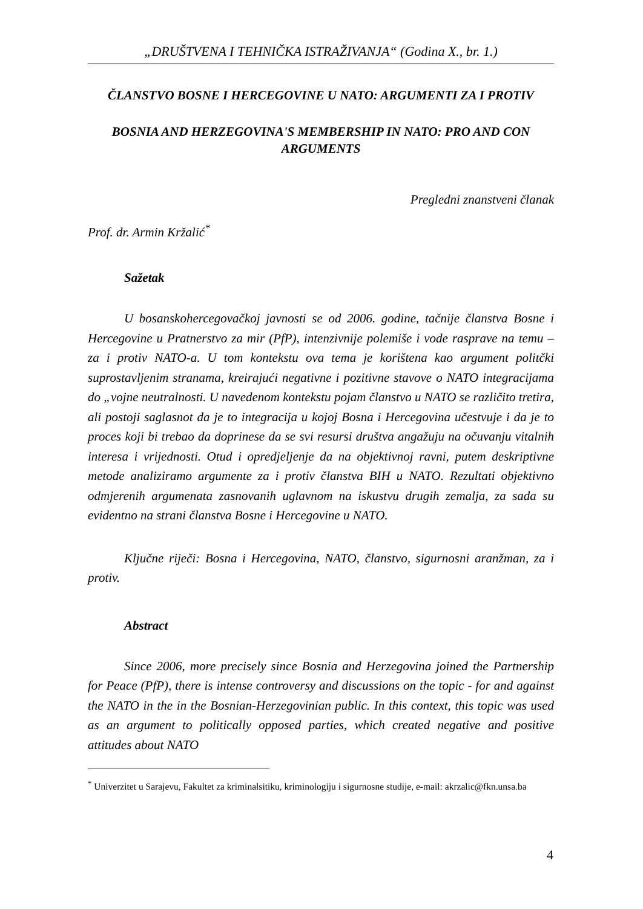„DRUŠTVENA I TEHNIČKA ISTRAŽIVANJA“ (Godina X., br. 1.)
ČLANSTVO BOSNE I HERCEGOVINE U NATO: ARGUMENTI ZA I PROTIV
BOSNIA AND HERZEGOVINA'S MEMBERSHIP IN NATO: PRO AND CON ARGUMENTS
Pregledni znanstveni članak
Prof. dr. Armin Kržalić<sup>*</sup>
Sažetak
U bosanskohercegovačkoj javnosti se od 2006. godine, tačnije članstva Bosne i Hercegovine u Pratnerstvo za mir (PfP), intenzivnije polemiše i vode rasprave na temu – za i protiv NATO-a. U tom kontekstu ova tema je korištena kao argument politčki suprostavljenim stranama, kreirajući negativne i pozitivne stavove o NATO integracijama do „vojne neutralnosti. U navedenom kontekstu pojam članstvo u NATO se različito tretira, ali postoji saglasnot da je to integracija u kojoj Bosna i Hercegovina učestvuje i da je to proces koji bi trebao da doprinese da se svi resursi društva angažuju na očuvanju vitalnih interesa i vrijednosti. Otud i opredjeljenje da na objektivnoj ravni, putem deskriptivne metode analiziramo argumente za i protiv članstva BIH u NATO. Rezultati objektivno odmjerenih argumenata zasnovanih uglavnom na iskustvu drugih zemalja, za sada su evidentno na strani članstva Bosne i Hercegovine u NATO.
Ključne riječi: Bosna i Hercegovina, NATO, članstvo, sigurnosni aranžman, za i protiv.
Abstract
Since 2006, more precisely since Bosnia and Herzegovina joined the Partnership for Peace (PfP), there is intense controversy and discussions on the topic - for and against the NATO in the in the Bosnian-Herzegovinian public. In this context, this topic was used as an argument to politically opposed parties, which created negative and positive attitudes about NATO
<sup>*</sup> Univerzitet u Sarajevu, Fakultet za kriminalsitiku, kriminologiju i sigurnosne studije, e-mail: akrzalic@fkn.unsa.ba
4